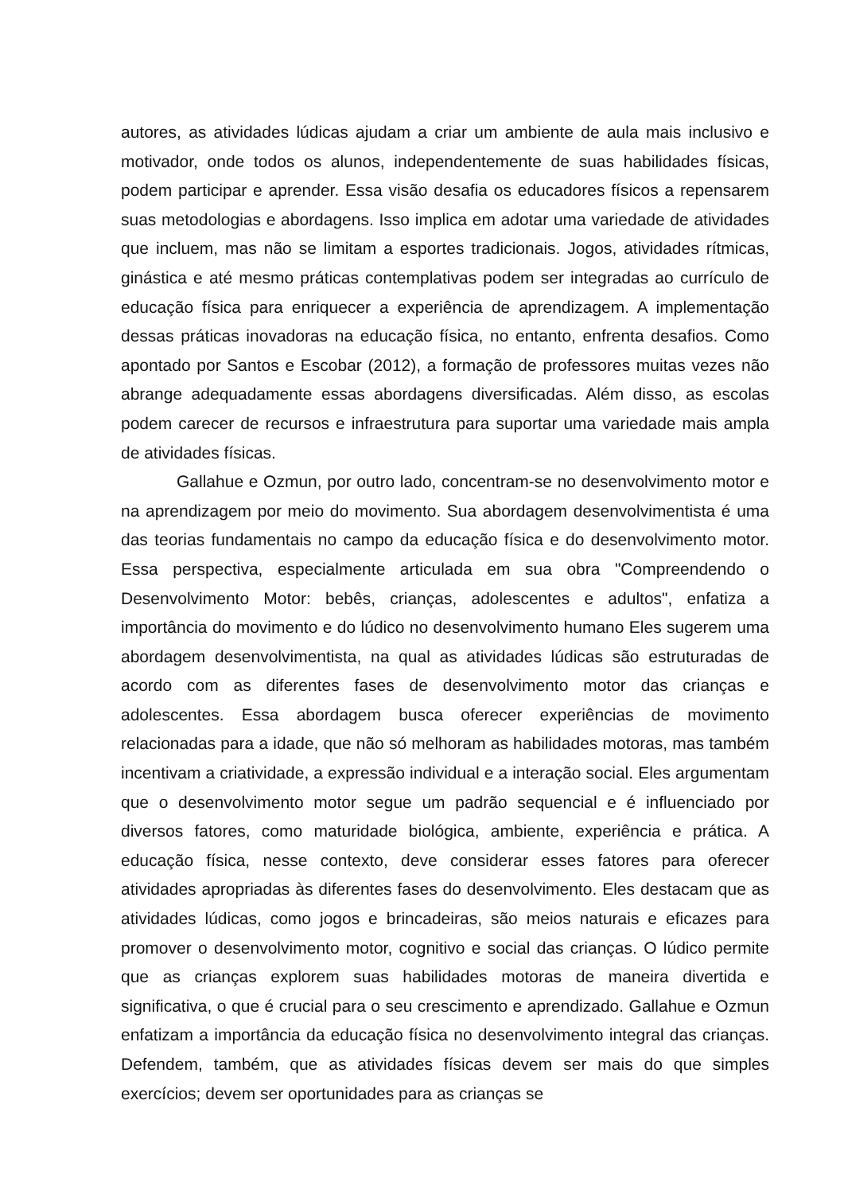autores, as atividades lúdicas ajudam a criar um ambiente de aula mais inclusivo e motivador, onde todos os alunos, independentemente de suas habilidades físicas, podem participar e aprender. Essa visão desafia os educadores físicos a repensarem suas metodologias e abordagens. Isso implica em adotar uma variedade de atividades que incluem, mas não se limitam a esportes tradicionais. Jogos, atividades rítmicas, ginástica e até mesmo práticas contemplativas podem ser integradas ao currículo de educação física para enriquecer a experiência de aprendizagem. A implementação dessas práticas inovadoras na educação física, no entanto, enfrenta desafios. Como apontado por Santos e Escobar (2012), a formação de professores muitas vezes não abrange adequadamente essas abordagens diversificadas. Além disso, as escolas podem carecer de recursos e infraestrutura para suportar uma variedade mais ampla de atividades físicas.
Gallahue e Ozmun, por outro lado, concentram-se no desenvolvimento motor e na aprendizagem por meio do movimento. Sua abordagem desenvolvimentista é uma das teorias fundamentais no campo da educação física e do desenvolvimento motor. Essa perspectiva, especialmente articulada em sua obra "Compreendendo o Desenvolvimento Motor: bebês, crianças, adolescentes e adultos", enfatiza a importância do movimento e do lúdico no desenvolvimento humano Eles sugerem uma abordagem desenvolvimentista, na qual as atividades lúdicas são estruturadas de acordo com as diferentes fases de desenvolvimento motor das crianças e adolescentes. Essa abordagem busca oferecer experiências de movimento relacionadas para a idade, que não só melhoram as habilidades motoras, mas também incentivam a criatividade, a expressão individual e a interação social. Eles argumentam que o desenvolvimento motor segue um padrão sequencial e é influenciado por diversos fatores, como maturidade biológica, ambiente, experiência e prática. A educação física, nesse contexto, deve considerar esses fatores para oferecer atividades apropriadas às diferentes fases do desenvolvimento. Eles destacam que as atividades lúdicas, como jogos e brincadeiras, são meios naturais e eficazes para promover o desenvolvimento motor, cognitivo e social das crianças. O lúdico permite que as crianças explorem suas habilidades motoras de maneira divertida e significativa, o que é crucial para o seu crescimento e aprendizado. Gallahue e Ozmun enfatizam a importância da educação física no desenvolvimento integral das crianças. Defendem, também, que as atividades físicas devem ser mais do que simples exercícios; devem ser oportunidades para as crianças se